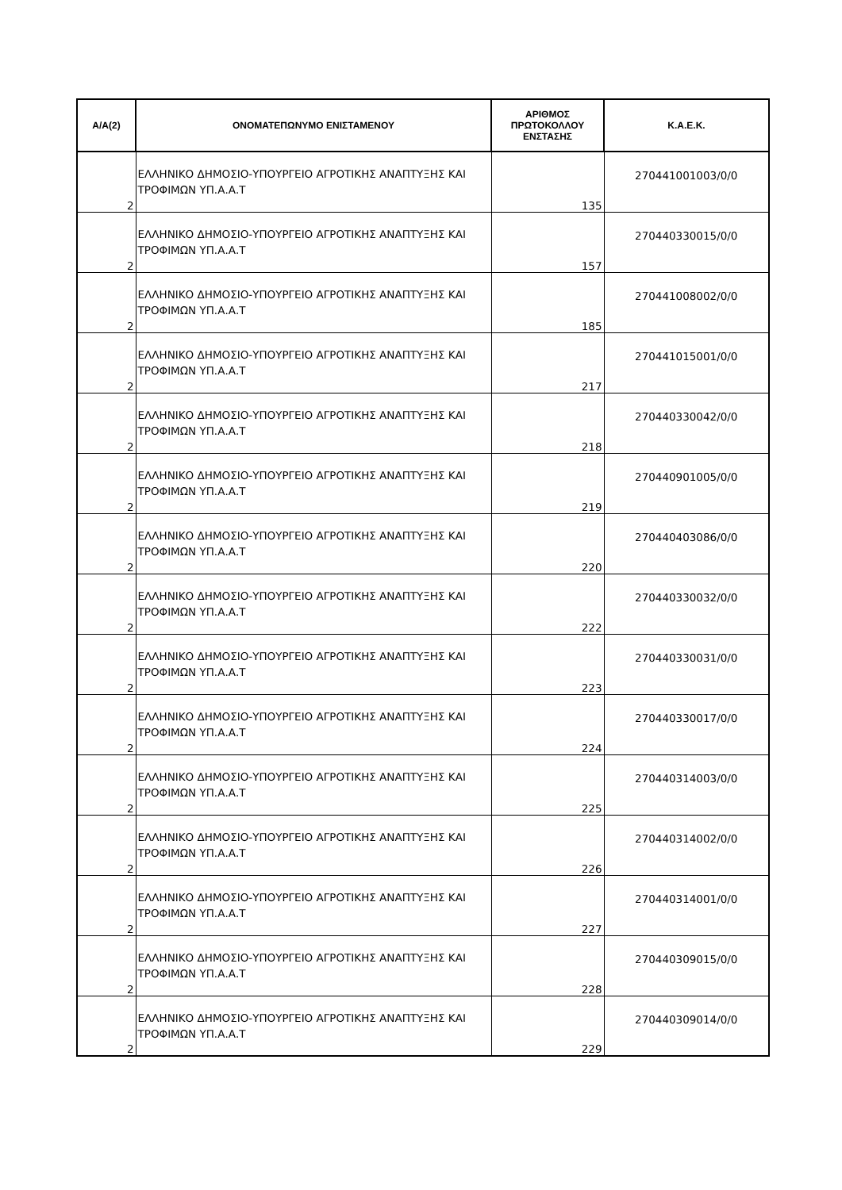| Α/Α(2) | ΟΝΟΜΑΤΕΠΩΝΥΜΟ ΕΝΙΣΤΑΜΕΝΟΥ | ΑΡΙΘΜΟΣ ΠΡΩΤΟΚΟΛΛΟΥ ΕΝΣΤΑΣΗΣ | Κ.Α.Ε.Κ. |
| --- | --- | --- | --- |
| 2 | ΕΛΛΗΝΙΚΟ ΔΗΜΟΣΙΟ-ΥΠΟΥΡΓΕΙΟ ΑΓΡΟΤΙΚΗΣ ΑΝΑΠΤΥΞΗΣ ΚΑΙ ΤΡΟΦΙΜΩΝ ΥΠ.Α.Α.Τ | 135 | 270441001003/0/0 |
| 2 | ΕΛΛΗΝΙΚΟ ΔΗΜΟΣΙΟ-ΥΠΟΥΡΓΕΙΟ ΑΓΡΟΤΙΚΗΣ ΑΝΑΠΤΥΞΗΣ ΚΑΙ ΤΡΟΦΙΜΩΝ ΥΠ.Α.Α.Τ | 157 | 270440330015/0/0 |
| 2 | ΕΛΛΗΝΙΚΟ ΔΗΜΟΣΙΟ-ΥΠΟΥΡΓΕΙΟ ΑΓΡΟΤΙΚΗΣ ΑΝΑΠΤΥΞΗΣ ΚΑΙ ΤΡΟΦΙΜΩΝ ΥΠ.Α.Α.Τ | 185 | 270441008002/0/0 |
| 2 | ΕΛΛΗΝΙΚΟ ΔΗΜΟΣΙΟ-ΥΠΟΥΡΓΕΙΟ ΑΓΡΟΤΙΚΗΣ ΑΝΑΠΤΥΞΗΣ ΚΑΙ ΤΡΟΦΙΜΩΝ ΥΠ.Α.Α.Τ | 217 | 270441015001/0/0 |
| 2 | ΕΛΛΗΝΙΚΟ ΔΗΜΟΣΙΟ-ΥΠΟΥΡΓΕΙΟ ΑΓΡΟΤΙΚΗΣ ΑΝΑΠΤΥΞΗΣ ΚΑΙ ΤΡΟΦΙΜΩΝ ΥΠ.Α.Α.Τ | 218 | 270440330042/0/0 |
| 2 | ΕΛΛΗΝΙΚΟ ΔΗΜΟΣΙΟ-ΥΠΟΥΡΓΕΙΟ ΑΓΡΟΤΙΚΗΣ ΑΝΑΠΤΥΞΗΣ ΚΑΙ ΤΡΟΦΙΜΩΝ ΥΠ.Α.Α.Τ | 219 | 270440901005/0/0 |
| 2 | ΕΛΛΗΝΙΚΟ ΔΗΜΟΣΙΟ-ΥΠΟΥΡΓΕΙΟ ΑΓΡΟΤΙΚΗΣ ΑΝΑΠΤΥΞΗΣ ΚΑΙ ΤΡΟΦΙΜΩΝ ΥΠ.Α.Α.Τ | 220 | 270440403086/0/0 |
| 2 | ΕΛΛΗΝΙΚΟ ΔΗΜΟΣΙΟ-ΥΠΟΥΡΓΕΙΟ ΑΓΡΟΤΙΚΗΣ ΑΝΑΠΤΥΞΗΣ ΚΑΙ ΤΡΟΦΙΜΩΝ ΥΠ.Α.Α.Τ | 222 | 270440330032/0/0 |
| 2 | ΕΛΛΗΝΙΚΟ ΔΗΜΟΣΙΟ-ΥΠΟΥΡΓΕΙΟ ΑΓΡΟΤΙΚΗΣ ΑΝΑΠΤΥΞΗΣ ΚΑΙ ΤΡΟΦΙΜΩΝ ΥΠ.Α.Α.Τ | 223 | 270440330031/0/0 |
| 2 | ΕΛΛΗΝΙΚΟ ΔΗΜΟΣΙΟ-ΥΠΟΥΡΓΕΙΟ ΑΓΡΟΤΙΚΗΣ ΑΝΑΠΤΥΞΗΣ ΚΑΙ ΤΡΟΦΙΜΩΝ ΥΠ.Α.Α.Τ | 224 | 270440330017/0/0 |
| 2 | ΕΛΛΗΝΙΚΟ ΔΗΜΟΣΙΟ-ΥΠΟΥΡΓΕΙΟ ΑΓΡΟΤΙΚΗΣ ΑΝΑΠΤΥΞΗΣ ΚΑΙ ΤΡΟΦΙΜΩΝ ΥΠ.Α.Α.Τ | 225 | 270440314003/0/0 |
| 2 | ΕΛΛΗΝΙΚΟ ΔΗΜΟΣΙΟ-ΥΠΟΥΡΓΕΙΟ ΑΓΡΟΤΙΚΗΣ ΑΝΑΠΤΥΞΗΣ ΚΑΙ ΤΡΟΦΙΜΩΝ ΥΠ.Α.Α.Τ | 226 | 270440314002/0/0 |
| 2 | ΕΛΛΗΝΙΚΟ ΔΗΜΟΣΙΟ-ΥΠΟΥΡΓΕΙΟ ΑΓΡΟΤΙΚΗΣ ΑΝΑΠΤΥΞΗΣ ΚΑΙ ΤΡΟΦΙΜΩΝ ΥΠ.Α.Α.Τ | 227 | 270440314001/0/0 |
| 2 | ΕΛΛΗΝΙΚΟ ΔΗΜΟΣΙΟ-ΥΠΟΥΡΓΕΙΟ ΑΓΡΟΤΙΚΗΣ ΑΝΑΠΤΥΞΗΣ ΚΑΙ ΤΡΟΦΙΜΩΝ ΥΠ.Α.Α.Τ | 228 | 270440309015/0/0 |
| 2 | ΕΛΛΗΝΙΚΟ ΔΗΜΟΣΙΟ-ΥΠΟΥΡΓΕΙΟ ΑΓΡΟΤΙΚΗΣ ΑΝΑΠΤΥΞΗΣ ΚΑΙ ΤΡΟΦΙΜΩΝ ΥΠ.Α.Α.Τ | 229 | 270440309014/0/0 |